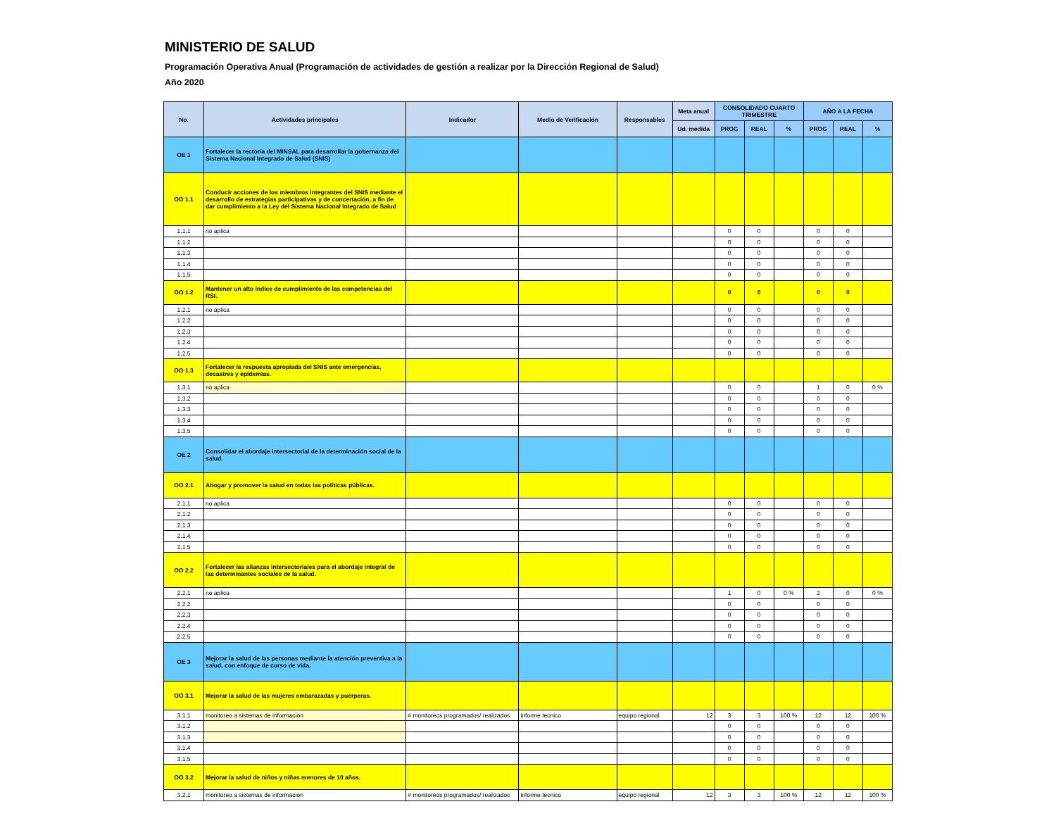MINISTERIO DE SALUD
Programación Operativa Anual (Programación de actividades de gestión a realizar por la Dirección Regional de Salud)
Año 2020
| No. | Actividades principales | Indicador | Medio de Verificación | Responsables | Meta anual | CONSOLIDADO CUARTO TRIMESTRE | | | AÑO A LA FECHA | | |
| --- | --- | --- | --- | --- | --- | --- | --- | --- | --- | --- | --- |
| | | | | | Ud. medida | PROG | REAL | % | PROG | REAL | % |
| OE 1 | Fortalecer la rectoría del MINSAL para desarrollar la gobernanza del Sistema Nacional Integrado de Salud (SNIS) | | | | | | | | | | |
| OO 1.1 | Conducir acciones de los miembros integrantes del SNIS mediante el desarrollo de estrategias participativas y de concertación, a fin de dar cumplimiento a la Ley del Sistema Nacional Integrado de Salud | | | | | | | | | | |
| 1.1.1 | no aplica | | | | | 0 | 0 | | 0 | 0 | |
| 1.1.2 | | | | | | 0 | 0 | | 0 | 0 | |
| 1.1.3 | | | | | | 0 | 0 | | 0 | 0 | |
| 1.1.4 | | | | | | 0 | 0 | | 0 | 0 | |
| 1.1.5 | | | | | | 0 | 0 | | 0 | 0 | |
| OO 1.2 | Mantener un alto índice de cumplimiento de las competencias del RSI. | | | | | 0 | 0 | | 0 | 0 | |
| 1.2.1 | no aplica | | | | | 0 | 0 | | 0 | 0 | |
| 1.2.2 | | | | | | 0 | 0 | | 0 | 0 | |
| 1.2.3 | | | | | | 0 | 0 | | 0 | 0 | |
| 1.2.4 | | | | | | 0 | 0 | | 0 | 0 | |
| 1.2.5 | | | | | | 0 | 0 | | 0 | 0 | |
| OO 1.3 | Fortalecer la respuesta apropiada del SNIS ante emergencias, desastres y epidemias. | | | | | | | | | | |
| 1.3.1 | no aplica | | | | | 0 | 0 | | 1 | 0 | 0 % |
| 1.3.2 | | | | | | 0 | 0 | | 0 | 0 | |
| 1.3.3 | | | | | | 0 | 0 | | 0 | 0 | |
| 1.3.4 | | | | | | 0 | 0 | | 0 | 0 | |
| 1.3.5 | | | | | | 0 | 0 | | 0 | 0 | |
| OE 2 | Consolidar el abordaje intersectorial de la determinación social de la salud. | | | | | | | | | | |
| OO 2.1 | Abogar y promover la salud en todas las políticas públicas. | | | | | | | | | | |
| 2.1.1 | no aplica | | | | | 0 | 0 | | 0 | 0 | |
| 2.1.2 | | | | | | 0 | 0 | | 0 | 0 | |
| 2.1.3 | | | | | | 0 | 0 | | 0 | 0 | |
| 2.1.4 | | | | | | 0 | 0 | | 0 | 0 | |
| 2.1.5 | | | | | | 0 | 0 | | 0 | 0 | |
| OO 2.2 | Fortalecer las alianzas intersectoriales para el abordaje integral de las determinantes sociales de la salud. | | | | | | | | | | |
| 2.2.1 | no aplica | | | | | 1 | 0 | 0 % | 2 | 0 | 0 % |
| 2.2.2 | | | | | | 0 | 0 | | 0 | 0 | |
| 2.2.3 | | | | | | 0 | 0 | | 0 | 0 | |
| 2.2.4 | | | | | | 0 | 0 | | 0 | 0 | |
| 2.2.5 | | | | | | 0 | 0 | | 0 | 0 | |
| OE 3 | Mejorar la salud de las personas mediante la atención preventiva a la salud, con enfoque de curso de vida. | | | | | | | | | | |
| OO 3.1 | Mejorar la salud de las mujeres embarazadas y puérperas. | | | | | | | | | | |
| 3.1.1 | monitoreo a sistemas de informacion | # monitoreos programados/ realizados | informe tecnico | equipo regional | 12 | 3 | 3 | 100 % | 12 | 12 | 100 % |
| 3.1.2 | | | | | | 0 | 0 | | 0 | 0 | |
| 3.1.3 | | | | | | 0 | 0 | | 0 | 0 | |
| 3.1.4 | | | | | | 0 | 0 | | 0 | 0 | |
| 3.1.5 | | | | | | 0 | 0 | | 0 | 0 | |
| OO 3.2 | Mejorar la salud de niños y niñas menores de 10 años. | | | | | | | | | | |
| 3.2.1 | monitoreo a sistemas de informacion | # monitoreos programados/ realizados | informe tecnico | equipo regional | 12 | 3 | 3 | 100 % | 12 | 12 | 100 % |